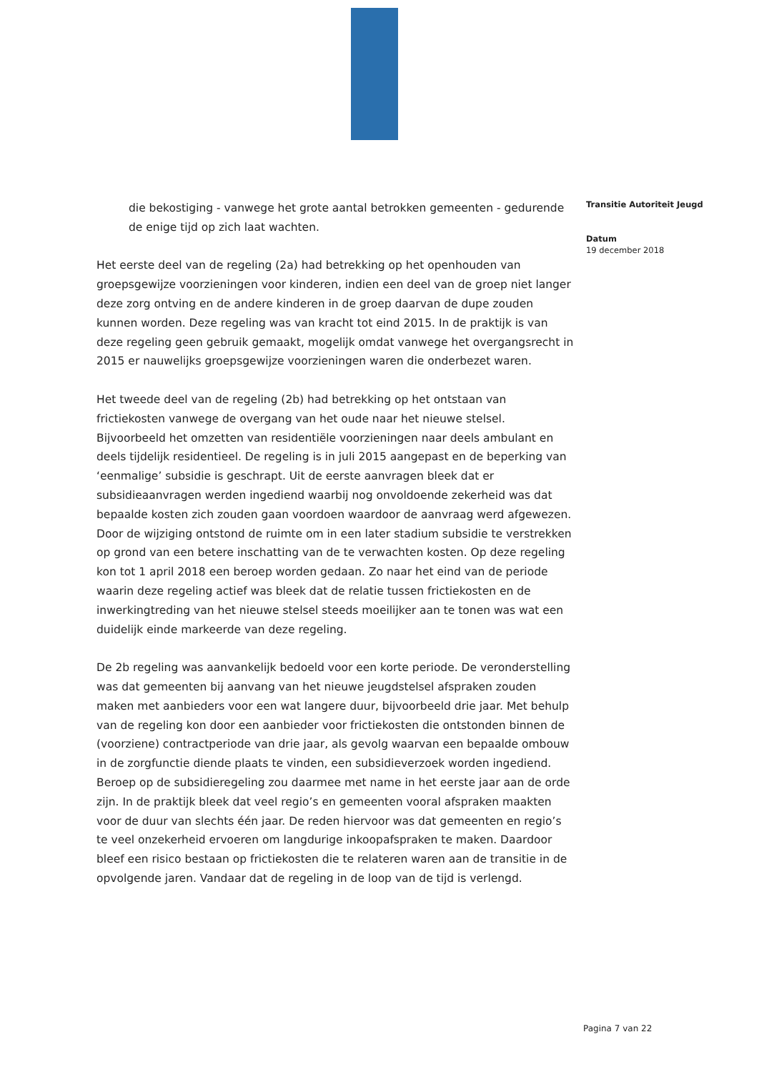die bekostiging - vanwege het grote aantal betrokken gemeenten - gedurende de enige tijd op zich laat wachten.
Het eerste deel van de regeling (2a) had betrekking op het openhouden van groepsgewijze voorzieningen voor kinderen, indien een deel van de groep niet langer deze zorg ontving en de andere kinderen in de groep daarvan de dupe zouden kunnen worden. Deze regeling was van kracht tot eind 2015. In de praktijk is van deze regeling geen gebruik gemaakt, mogelijk omdat vanwege het overgangsrecht in 2015 er nauwelijks groepsgewijze voorzieningen waren die onderbezet waren.
Het tweede deel van de regeling (2b) had betrekking op het ontstaan van frictiekosten vanwege de overgang van het oude naar het nieuwe stelsel. Bijvoorbeeld het omzetten van residentiële voorzieningen naar deels ambulant en deels tijdelijk residentieel. De regeling is in juli 2015 aangepast en de beperking van ‘eenmalige’ subsidie is geschrapt. Uit de eerste aanvragen bleek dat er subsidieaanvragen werden ingediend waarbij nog onvoldoende zekerheid was dat bepaalde kosten zich zouden gaan voordoen waardoor de aanvraag werd afgewezen. Door de wijziging ontstond de ruimte om in een later stadium subsidie te verstrekken op grond van een betere inschatting van de te verwachten kosten. Op deze regeling kon tot 1 april 2018 een beroep worden gedaan. Zo naar het eind van de periode waarin deze regeling actief was bleek dat de relatie tussen frictiekosten en de inwerkingtreding van het nieuwe stelsel steeds moeilijker aan te tonen was wat een duidelijk einde markeerde van deze regeling.
De 2b regeling was aanvankelijk bedoeld voor een korte periode. De veronderstelling was dat gemeenten bij aanvang van het nieuwe jeugdstelsel afspraken zouden maken met aanbieders voor een wat langere duur, bijvoorbeeld drie jaar. Met behulp van de regeling kon door een aanbieder voor frictiekosten die ontstonden binnen de (voorziene) contractperiode van drie jaar, als gevolg waarvan een bepaalde ombouw in de zorgfunctie diende plaats te vinden, een subsidieverzoek worden ingediend. Beroep op de subsidieregeling zou daarmee met name in het eerste jaar aan de orde zijn. In de praktijk bleek dat veel regio’s en gemeenten vooral afspraken maakten voor de duur van slechts één jaar. De reden hiervoor was dat gemeenten en regio’s te veel onzekerheid ervoeren om langdurige inkoopafspraken te maken. Daardoor bleef een risico bestaan op frictiekosten die te relateren waren aan de transitie in de opvolgende jaren. Vandaar dat de regeling in de loop van de tijd is verlengd.
Transitie Autoriteit Jeugd
Datum
19 december 2018
Pagina 7 van 22